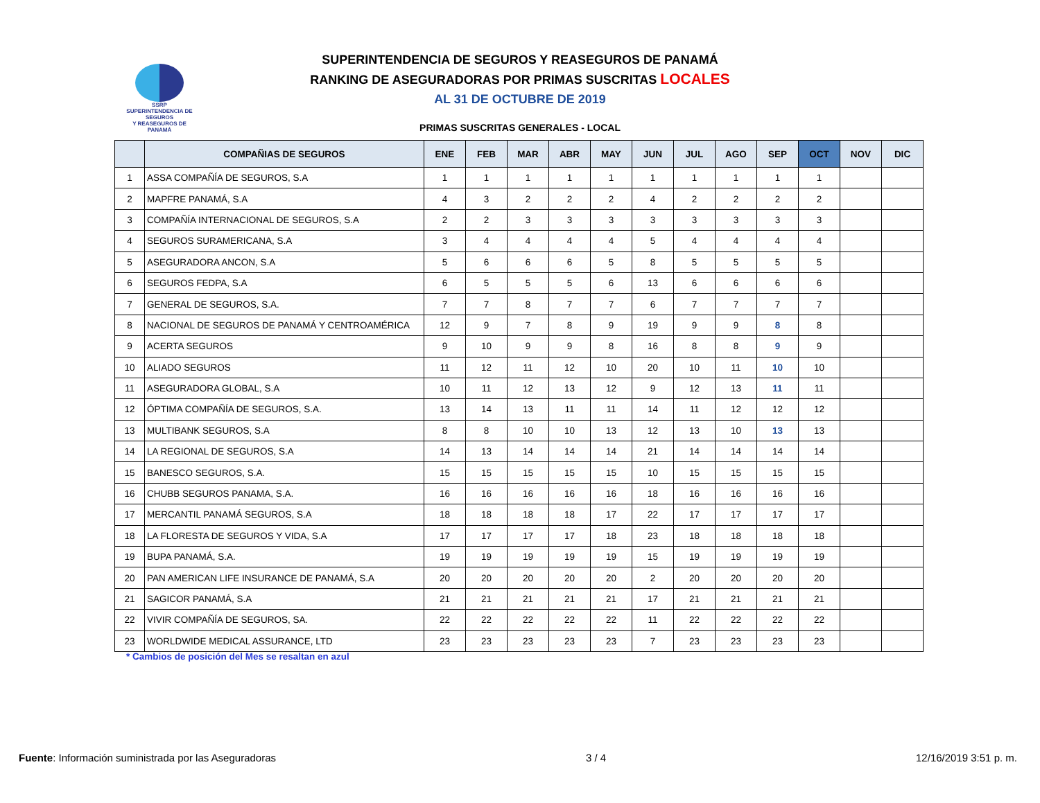SSRP
SUPERINTENDENCIA DE SEGUROS
Y REASEGUROS DE PANAMÁ
SUPERINTENDENCIA DE SEGUROS Y REASEGUROS DE PANAMÁ
RANKING DE ASEGURADORAS POR PRIMAS SUSCRITAS LOCALES
AL 31 DE OCTUBRE DE 2019
PRIMAS SUSCRITAS GENERALES - LOCAL
| | COMPAÑIAS DE SEGUROS | ENE | FEB | MAR | ABR | MAY | JUN | JUL | AGO | SEP | OCT | NOV | DIC |
| --- | --- | --- | --- | --- | --- | --- | --- | --- | --- | --- | --- | --- | --- |
| 1 | ASSA COMPAÑÍA DE SEGUROS, S.A | 1 | 1 | 1 | 1 | 1 | 1 | 1 | 1 | 1 | 1 | | |
| 2 | MAPFRE PANAMÁ, S.A | 4 | 3 | 2 | 2 | 2 | 4 | 2 | 2 | 2 | 2 | | |
| 3 | COMPAÑÍA INTERNACIONAL DE SEGUROS, S.A | 2 | 2 | 3 | 3 | 3 | 3 | 3 | 3 | 3 | 3 | | |
| 4 | SEGUROS SURAMERICANA, S.A | 3 | 4 | 4 | 4 | 4 | 5 | 4 | 4 | 4 | 4 | | |
| 5 | ASEGURADORA ANCON, S.A | 5 | 6 | 6 | 6 | 5 | 8 | 5 | 5 | 5 | 5 | | |
| 6 | SEGUROS FEDPA, S.A | 6 | 5 | 5 | 5 | 6 | 13 | 6 | 6 | 6 | 6 | | |
| 7 | GENERAL DE SEGUROS, S.A. | 7 | 7 | 8 | 7 | 7 | 6 | 7 | 7 | 7 | 7 | | |
| 8 | NACIONAL DE SEGUROS DE PANAMÁ Y CENTROAMÉRICA | 12 | 9 | 7 | 8 | 9 | 19 | 9 | 9 | 8 | 8 | | |
| 9 | ACERTA SEGUROS | 9 | 10 | 9 | 9 | 8 | 16 | 8 | 8 | 9 | 9 | | |
| 10 | ALIADO SEGUROS | 11 | 12 | 11 | 12 | 10 | 20 | 10 | 11 | 10 | 10 | | |
| 11 | ASEGURADORA GLOBAL, S.A | 10 | 11 | 12 | 13 | 12 | 9 | 12 | 13 | 11 | 11 | | |
| 12 | ÓPTIMA COMPAÑÍA DE SEGUROS, S.A. | 13 | 14 | 13 | 11 | 11 | 14 | 11 | 12 | 12 | 12 | | |
| 13 | MULTIBANK SEGUROS, S.A | 8 | 8 | 10 | 10 | 13 | 12 | 13 | 10 | 13 | 13 | | |
| 14 | LA REGIONAL DE SEGUROS, S.A | 14 | 13 | 14 | 14 | 14 | 21 | 14 | 14 | 14 | 14 | | |
| 15 | BANESCO SEGUROS, S.A. | 15 | 15 | 15 | 15 | 15 | 10 | 15 | 15 | 15 | 15 | | |
| 16 | CHUBB SEGUROS PANAMA, S.A. | 16 | 16 | 16 | 16 | 16 | 18 | 16 | 16 | 16 | 16 | | |
| 17 | MERCANTIL PANAMÁ SEGUROS, S.A | 18 | 18 | 18 | 18 | 17 | 22 | 17 | 17 | 17 | 17 | | |
| 18 | LA FLORESTA DE SEGUROS Y VIDA, S.A | 17 | 17 | 17 | 17 | 18 | 23 | 18 | 18 | 18 | 18 | | |
| 19 | BUPA PANAMÁ, S.A. | 19 | 19 | 19 | 19 | 19 | 15 | 19 | 19 | 19 | 19 | | |
| 20 | PAN AMERICAN LIFE INSURANCE DE PANAMÁ, S.A | 20 | 20 | 20 | 20 | 20 | 2 | 20 | 20 | 20 | 20 | | |
| 21 | SAGICOR PANAMÁ, S.A | 21 | 21 | 21 | 21 | 21 | 17 | 21 | 21 | 21 | 21 | | |
| 22 | VIVIR COMPAÑÍA DE SEGUROS, SA. | 22 | 22 | 22 | 22 | 22 | 11 | 22 | 22 | 22 | 22 | | |
| 23 | WORLDWIDE MEDICAL ASSURANCE, LTD | 23 | 23 | 23 | 23 | 23 | 7 | 23 | 23 | 23 | 23 | | |
* Cambios de posición del Mes se resaltan en azul
Fuente: Información suministrada por las Aseguradoras 3 / 4 12/16/2019 3:51 p. m.